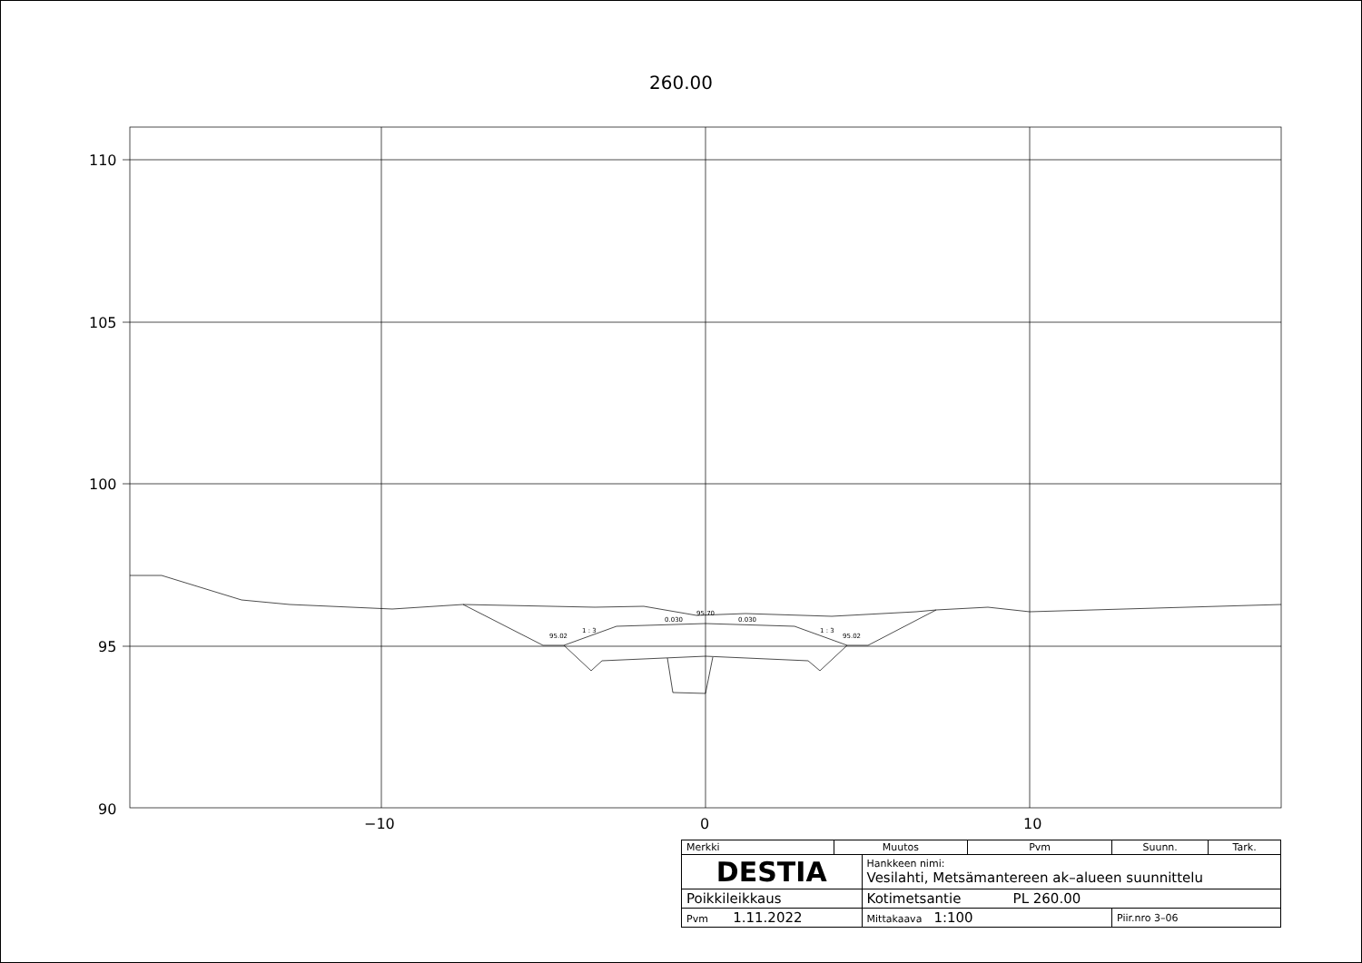260.00
110
105
100
95
90
−10
0
10
95.02
95.02
95.70
0.030
0.030
1 : 3
1 : 3
| Merkki | Muutos | | Pvm | Suunn. | Tark. |
| DESTIA | | Hankkeen nimi: Vesilahti, Metsämantereen ak–alueen suunnittelu | | | |
| Poikkileikkaus | | Kotimetsantie PL 260.00 | | | |
| Pvm 1.11.2022 | | Mittakaava 1:100 | | Piir.nro 3–06 | |